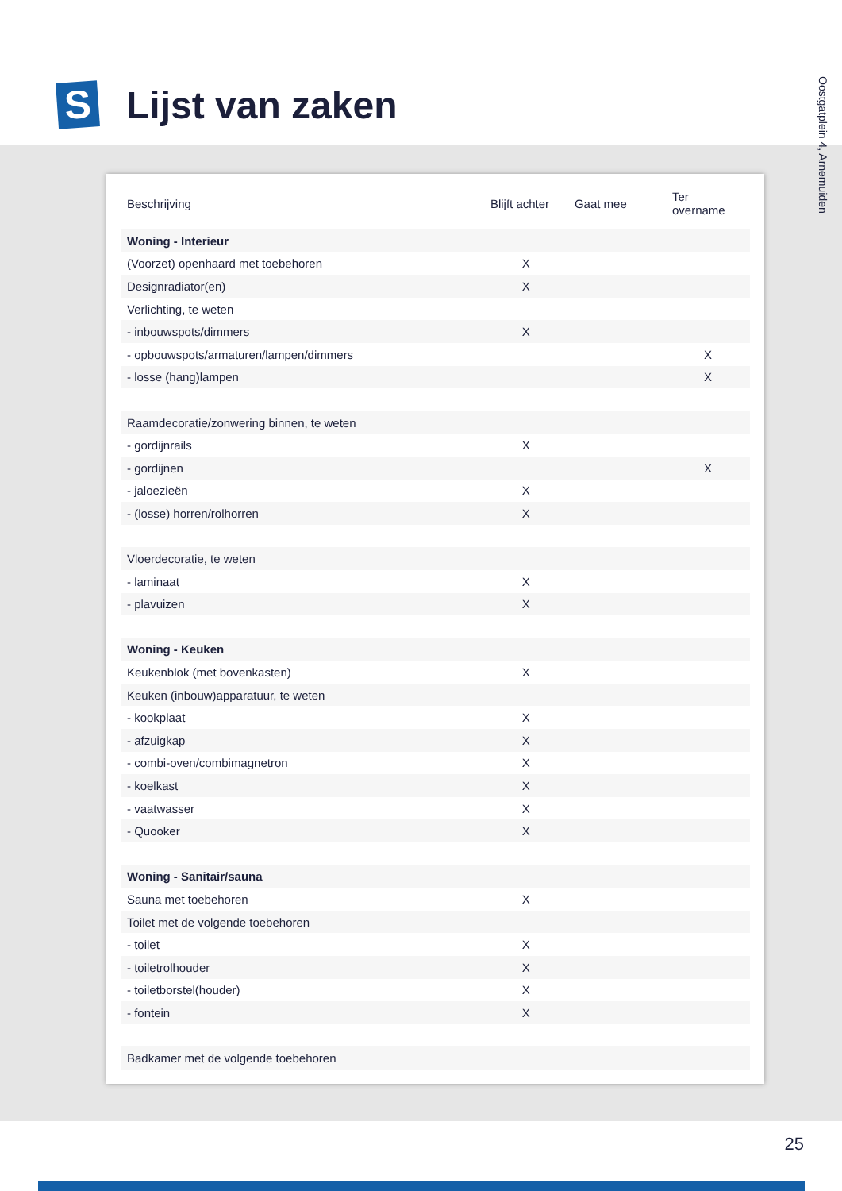S
Lijst van zaken
Oostgatplein 4, Arnemuiden
| Beschrijving | Blijft achter | Gaat mee | Ter overname |
| --- | --- | --- | --- |
| Woning - Interieur | | | |
| (Voorzet) openhaard met toebehoren | X | | |
| Designradiator(en) | X | | |
| Verlichting, te weten | | | |
| - inbouwspots/dimmers | X | | |
| - opbouwspots/armaturen/lampen/dimmers | | | X |
| - losse (hang)lampen | | | X |
| Raamdecoratie/zonwering binnen, te weten | | | |
| - gordijnrails | X | | |
| - gordijnen | | | X |
| - jaloezieën | X | | |
| - (losse) horren/rolhorren | X | | |
| Vloerdecoratie, te weten | | | |
| - laminaat | X | | |
| - plavuizen | X | | |
| Woning - Keuken | | | |
| Keukenblok (met bovenkasten) | X | | |
| Keuken (inbouw)apparatuur, te weten | | | |
| - kookplaat | X | | |
| - afzuigkap | X | | |
| - combi-oven/combimagnetron | X | | |
| - koelkast | X | | |
| - vaatwasser | X | | |
| - Quooker | X | | |
| Woning - Sanitair/sauna | | | |
| Sauna met toebehoren | X | | |
| Toilet met de volgende toebehoren | | | |
| - toilet | X | | |
| - toiletrolhouder | X | | |
| - toiletborstel(houder) | X | | |
| - fontein | X | | |
| Badkamer met de volgende toebehoren | | | |
25